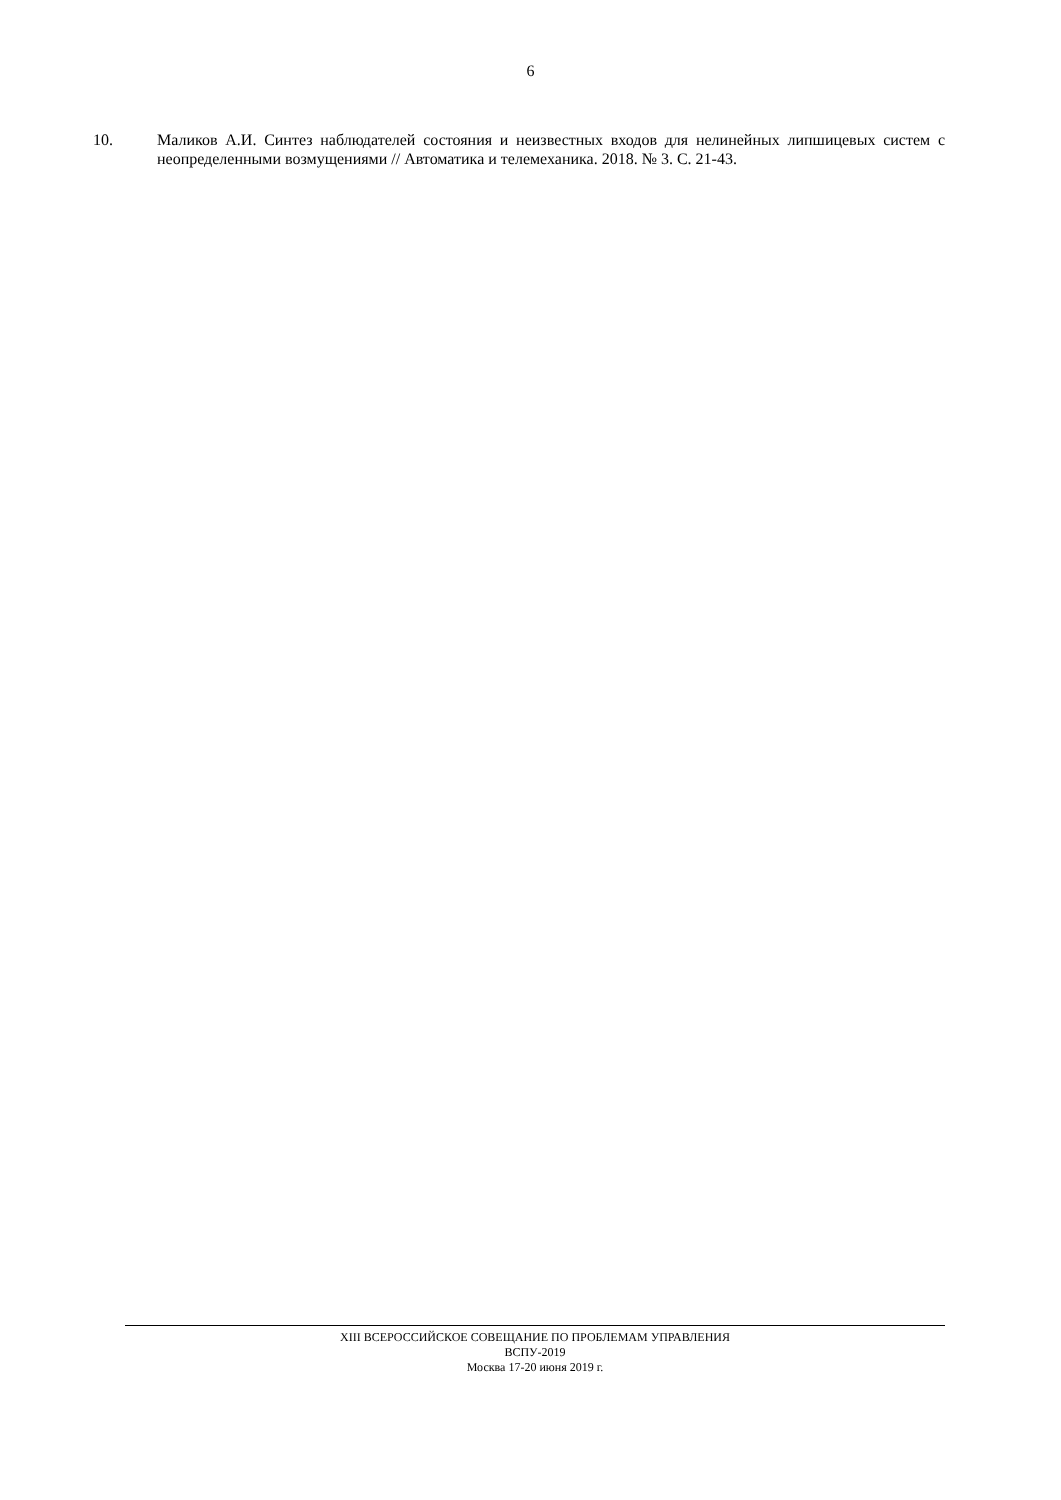6
10. Маликов А.И. Синтез наблюдателей состояния и неизвестных входов для нелинейных липшицевых систем с неопределенными возмущениями // Автоматика и телемеханика. 2018. № 3. С. 21-43.
XIII ВСЕРОССИЙСКОЕ СОВЕЩАНИЕ ПО ПРОБЛЕМАМ УПРАВЛЕНИЯ
ВСПУ-2019
Москва 17-20 июня 2019 г.